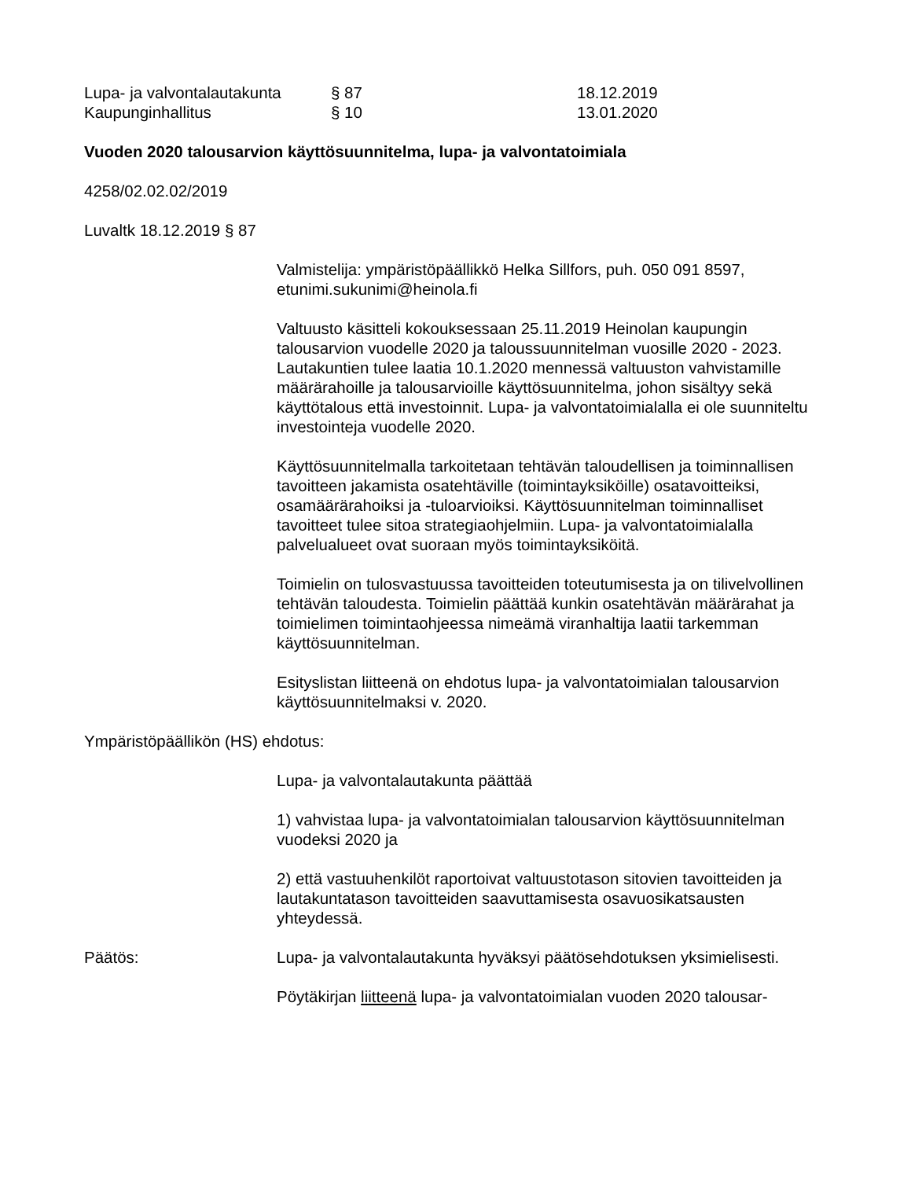Lupa- ja valvontalautakunta
§ 87
18.12.2019
Kaupunginhallitus
§ 10
13.01.2020
Vuoden 2020 talousarvion käyttösuunnitelma, lupa- ja valvontatoimiala
4258/02.02.02/2019
Luvaltk 18.12.2019 § 87
Valmistelija: ympäristöpäällikkö Helka Sillfors, puh. 050 091 8597, etunimi.sukunimi@heinola.fi
Valtuusto käsitteli kokouksessaan 25.11.2019 Heinolan kaupungin talousarvion vuodelle 2020 ja taloussuunnitelman vuosille 2020 - 2023. Lautakuntien tulee laatia 10.1.2020 mennessä valtuuston vahvistamille määrärahoille ja talousarvioille käyttösuunnitelma, johon sisältyy sekä käyttötalous että investoinnit. Lupa- ja valvontatoimialalla ei ole suunniteltu investointeja vuodelle 2020.
Käyttösuunnitelmalla tarkoitetaan tehtävän taloudellisen ja toiminnallisen tavoitteen jakamista osatehtäville (toimintayksiköille) osatavoitteiksi, osamäärärahoiksi ja -tuloarvioiksi. Käyttösuunnitelman toiminnalliset tavoitteet tulee sitoa strategiaohjelmiin. Lupa- ja valvontatoimialalla palvelualueet ovat suoraan myös toimintayksiköitä.
Toimielin on tulosvastuussa tavoitteiden toteutumisesta ja on tilivelvollinen tehtävän taloudesta. Toimielin päättää kunkin osatehtävän määrärahat ja toimielimen toimintaohjeessa nimeämä viranhaltija laatii tarkemman käyttösuunnitelman.
Esityslistan liitteenä on ehdotus lupa- ja valvontatoimialan talousarvion käyttösuunnitelmaksi v. 2020.
Ympäristöpäällikön (HS) ehdotus:
Lupa- ja valvontalautakunta päättää
1) vahvistaa lupa- ja valvontatoimialan talousarvion käyttösuunnitelman vuodeksi 2020 ja
2) että vastuuhenkilöt raportoivat valtuustotason sitovien tavoitteiden ja lautakuntatason tavoitteiden saavuttamisesta osavuosikatsausten yhteydessä.
Päätös:
Lupa- ja valvontalautakunta hyväksyi päätösehdotuksen yksimielisesti.
Pöytäkirjan liitteenä lupa- ja valvontatoimialan vuoden 2020 talousar-